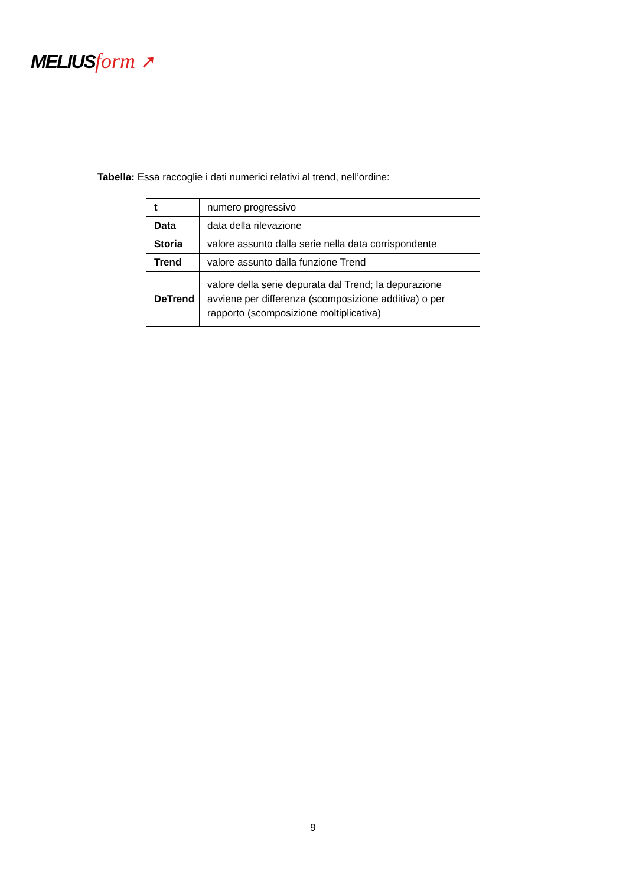MELIUS form ➚
Tabella: Essa raccoglie i dati numerici relativi al trend, nell’ordine:
| t | numero progressivo |
| Data | data della rilevazione |
| Storia | valore assunto dalla serie nella data corrispondente |
| Trend | valore assunto dalla funzione Trend |
| DeTrend | valore della serie depurata dal Trend; la depurazione avviene per differenza (scomposizione additiva) o per rapporto (scomposizione moltiplicativa) |
9